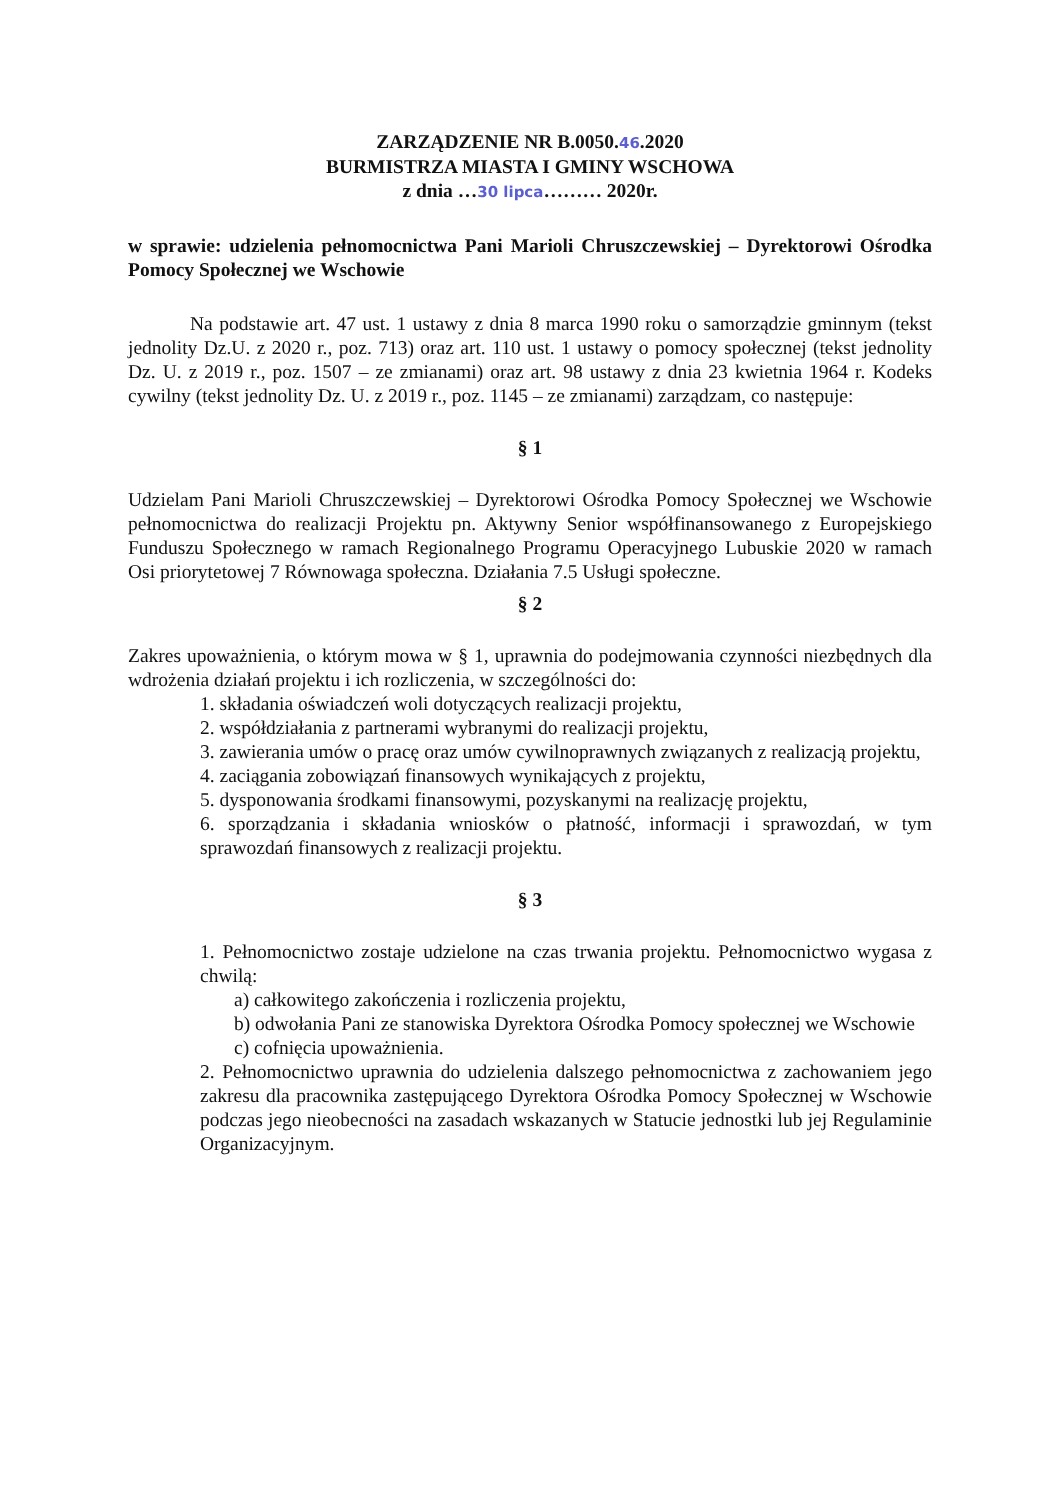ZARZĄDZENIE NR B.0050.46.2020
BURMISTRZA MIASTA I GMINY WSCHOWA
z dnia …30 lipca……… 2020r.
w sprawie: udzielenia pełnomocnictwa Pani Marioli Chruszczewskiej – Dyrektorowi Ośrodka Pomocy Społecznej we Wschowie
Na podstawie art. 47 ust. 1 ustawy z dnia 8 marca 1990 roku o samorządzie gminnym (tekst jednolity Dz.U. z 2020 r., poz. 713) oraz art. 110 ust. 1 ustawy o pomocy społecznej (tekst jednolity Dz. U. z 2019 r., poz. 1507 – ze zmianami) oraz art. 98 ustawy z dnia 23 kwietnia 1964 r. Kodeks cywilny (tekst jednolity Dz. U. z 2019 r., poz. 1145 – ze zmianami) zarządzam, co następuje:
§ 1
Udzielam Pani Marioli Chruszczewskiej – Dyrektorowi Ośrodka Pomocy Społecznej we Wschowie pełnomocnictwa do realizacji Projektu pn. Aktywny Senior współfinansowanego z Europejskiego Funduszu Społecznego w ramach Regionalnego Programu Operacyjnego Lubuskie 2020 w ramach Osi priorytetowej 7 Równowaga społeczna. Działania 7.5 Usługi społeczne.
§ 2
Zakres upoważnienia, o którym mowa w § 1, uprawnia do podejmowania czynności niezbędnych dla wdrożenia działań projektu i ich rozliczenia, w szczególności do:
1. składania oświadczeń woli dotyczących realizacji projektu,
2. współdziałania z partnerami wybranymi do realizacji projektu,
3. zawierania umów o pracę oraz umów cywilnoprawnych związanych z realizacją projektu,
4. zaciągania zobowiązań finansowych wynikających z projektu,
5. dysponowania środkami finansowymi, pozyskanymi na realizację projektu,
6. sporządzania i składania wniosków o płatność, informacji i sprawozdań, w tym sprawozdań finansowych z realizacji projektu.
§ 3
1. Pełnomocnictwo zostaje udzielone na czas trwania projektu. Pełnomocnictwo wygasa z chwilą:
a) całkowitego zakończenia i rozliczenia projektu,
b) odwołania Pani ze stanowiska Dyrektora Ośrodka Pomocy społecznej we Wschowie
c) cofnięcia upoważnienia.
2. Pełnomocnictwo uprawnia do udzielenia dalszego pełnomocnictwa z zachowaniem jego zakresu dla pracownika zastępującego Dyrektora Ośrodka Pomocy Społecznej w Wschowie podczas jego nieobecności na zasadach wskazanych w Statucie jednostki lub jej Regulaminie Organizacyjnym.